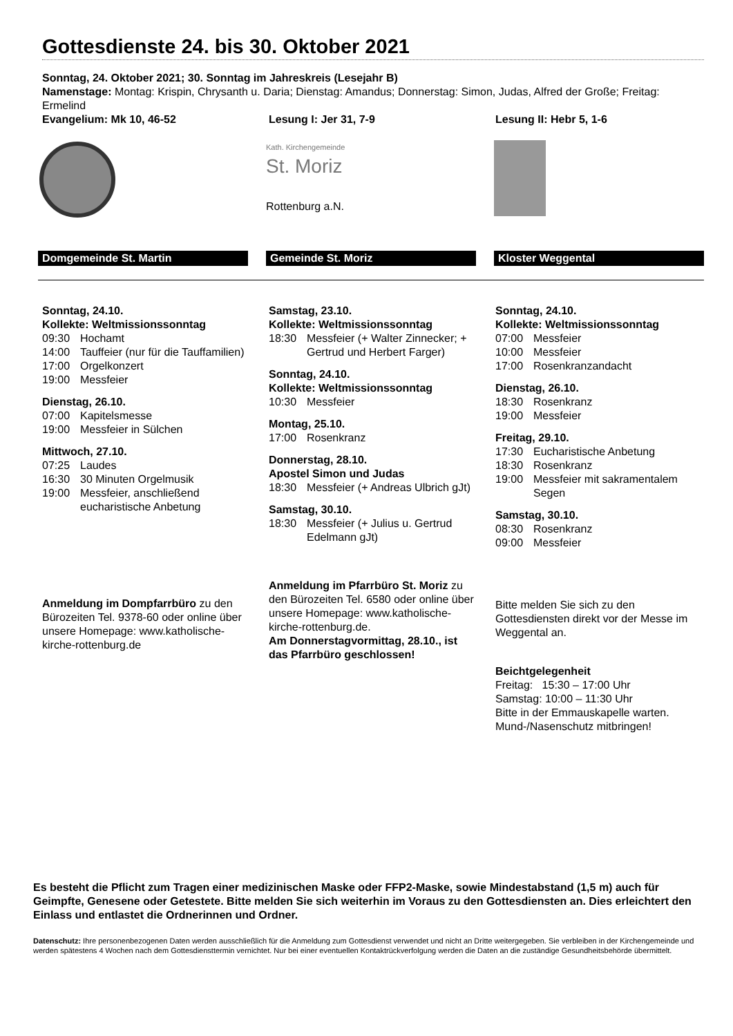Gottesdienste 24. bis 30. Oktober 2021
Sonntag, 24. Oktober 2021; 30. Sonntag im Jahreskreis (Lesejahr B)
Namenstage: Montag: Krispin, Chrysanth u. Daria; Dienstag: Amandus; Donnerstag: Simon, Judas, Alfred der Große; Freitag: Ermelind
Evangelium: Mk 10, 46-52 Lesung I: Jer 31, 7-9 Lesung II: Hebr 5, 1-6
Kath. Kirchengemeinde
St. Moriz
Rottenburg a.N.
Domgemeinde St. Martin Gemeinde St. Moriz Kloster Weggental
Sonntag, 24.10.
Kollekte: Weltmissionssonntag
09:30 Hochamt
14:00 Tauffeier (nur für die Tauffamilien)
17:00 Orgelkonzert
19:00 Messfeier
Dienstag, 26.10.
07:00 Kapitelsmesse
19:00 Messfeier in Sülchen
Mittwoch, 27.10.
07:25 Laudes
16:30 30 Minuten Orgelmusik
19:00 Messfeier, anschließend eucharistische Anbetung
Anmeldung im Dompfarrbüro zu den Bürozeiten Tel. 9378-60 oder online über unsere Homepage: www.katholische-kirche-rottenburg.de
Samstag, 23.10.
Kollekte: Weltmissionssonntag
18:30 Messfeier (+ Walter Zinnecker; + Gertrud und Herbert Farger)
Sonntag, 24.10.
Kollekte: Weltmissionssonntag
10:30 Messfeier
Montag, 25.10.
17:00 Rosenkranz
Donnerstag, 28.10.
Apostel Simon und Judas
18:30 Messfeier (+ Andreas Ulbrich gJt)
Samstag, 30.10.
18:30 Messfeier (+ Julius u. Gertrud Edelmann gJt)
Anmeldung im Pfarrbüro St. Moriz zu den Bürozeiten Tel. 6580 oder online über unsere Homepage: www.katholische-kirche-rottenburg.de.
Am Donnerstagvormittag, 28.10., ist das Pfarrbüro geschlossen!
Sonntag, 24.10.
Kollekte: Weltmissionssonntag
07:00 Messfeier
10:00 Messfeier
17:00 Rosenkranzandacht
Dienstag, 26.10.
18:30 Rosenkranz
19:00 Messfeier
Freitag, 29.10.
17:30 Eucharistische Anbetung
18:30 Rosenkranz
19:00 Messfeier mit sakramentalem Segen
Samstag, 30.10.
08:30 Rosenkranz
09:00 Messfeier
Bitte melden Sie sich zu den Gottesdiensten direkt vor der Messe im Weggental an.
Beichtgelegenheit
Freitag: 15:30 – 17:00 Uhr
Samstag: 10:00 – 11:30 Uhr
Bitte in der Emmauskapelle warten. Mund-/Nasenschutz mitbringen!
Es besteht die Pflicht zum Tragen einer medizinischen Maske oder FFP2-Maske, sowie Mindestabstand (1,5 m) auch für Geimpfte, Genesene oder Getestete. Bitte melden Sie sich weiterhin im Voraus zu den Gottesdiensten an. Dies erleichtert den Einlass und entlastet die Ordnerinnen und Ordner.
Datenschutz: Ihre personenbezogenen Daten werden ausschließlich für die Anmeldung zum Gottesdienst verwendet und nicht an Dritte weitergegeben. Sie verbleiben in der Kirchengemeinde und werden spätestens 4 Wochen nach dem Gottesdiensttermin vernichtet. Nur bei einer eventuellen Kontaktrückverfolgung werden die Daten an die zuständige Gesundheitsbehörde übermittelt.